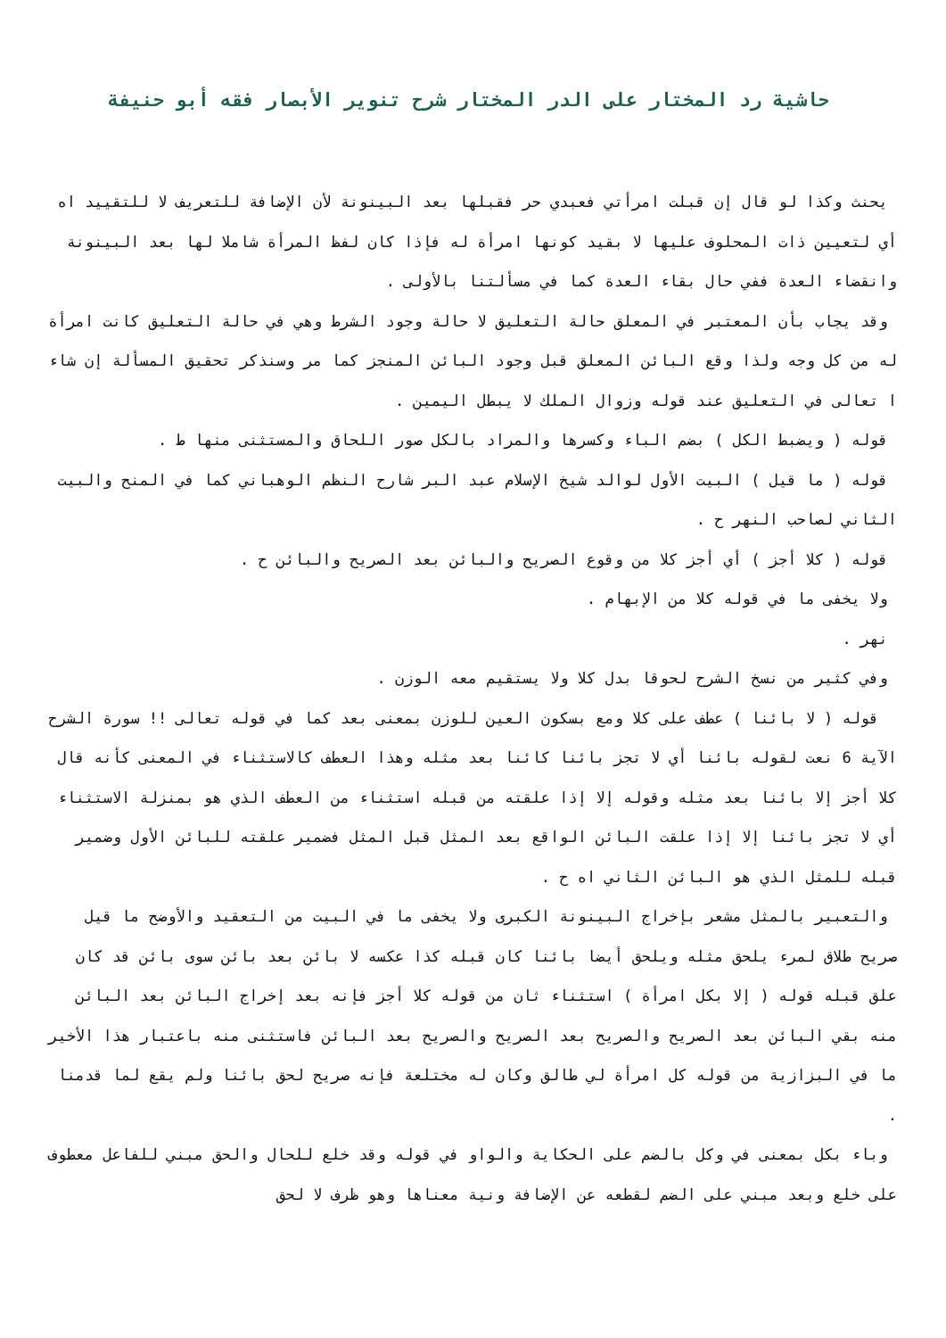حاشية رد المختار على الدر المختار شرح تنوير الأبصار فقه أبو حنيفة
يحنث وكذا لو قال إن قبلت امرأتي فعبدي حر فقبلها بعد البينونة لأن الإضافة للتعريف لا للتقييد اه أي لتعيين ذات المحلوف عليها لا بقيد كونها امرأة له فإذا كان لفظ المرأة شاملا لها بعد البينونة وانقضاء العدة ففي حال بقاء العدة كما في مسألتنا بالأولى .
وقد يجاب بأن المعتبر في المعلق حالة التعليق لا حالة وجود الشرط وهي في حالة التعليق كانت امرأة له من كل وجه ولذا وقع البائن المعلق قبل وجود البائن المنجز كما مر وسنذكر تحقيق المسألة إن شاء ا تعالى في التعليق عند قوله وزوال الملك لا يبطل اليمين .
قوله ( ويضبط الكل ) بضم الباء وكسرها والمراد بالكل صور اللحاق والمستثنى منها ط .
قوله ( ما قيل ) البيت الأول لوالد شيخ الإسلام عبد البر شارح النظم الوهباني كما في المنح والبيت الثاني لصاحب النهر ح .
قوله ( كلا أجز ) أي أجز كلا من وقوع الصريح والبائن بعد الصريح والبائن ح .
ولا يخفى ما في قوله كلا من الإبهام .
نهر .
وفي كثير من نسخ الشرح لحوقا بدل كلا ولا يستقيم معه الوزن .
قوله ( لا بائنا ) عطف على كلا ومع بسكون العين للوزن بمعنى بعد كما في قوله تعالى !! سورة الشرح الآية 6 نعت لقوله بائنا أي لا تجز بائنا كائنا بعد مثله وهذا العطف كالاستثناء في المعنى كأنه قال كلا أجز إلا بائنا بعد مثله وقوله إلا إذا علقته من قبله استثناء من العطف الذي هو بمنزلة الاستثناء أي لا تجز بائنا إلا إذا علقت البائن الواقع بعد المثل قبل المثل فضمير علقته للبائن الأول وضمير قبله للمثل الذي هو البائن الثاني اه ح .
والتعبير بالمثل مشعر بإخراج البينونة الكبرى ولا يخفى ما في البيت من التعقيد والأوضح ما قيل صريح طلاق لمرء يلحق مثله ويلحق أيضا بائنا كان قبله كذا عكسه لا بائن بعد بائن سوى بائن قد كان علق قبله قوله ( إلا بكل امرأة ) استثناء ثان من قوله كلا أجز فإنه بعد إخراج البائن بعد البائن منه بقي البائن بعد الصريح والصريح بعد الصريح والصريح بعد البائن فاستثنى منه باعتبار هذا الأخير ما في البزازية من قوله كل امرأة لي طالق وكان له مختلعة فإنه صريح لحق بائنا ولم يقع لما قدمنا .
وباء بكل بمعنى في وكل بالضم على الحكاية والواو في قوله وقد خلع للحال والحق مبني للفاعل معطوف على خلع وبعد مبني على الضم لقطعه عن الإضافة ونية معناها وهو ظرف لا لحق